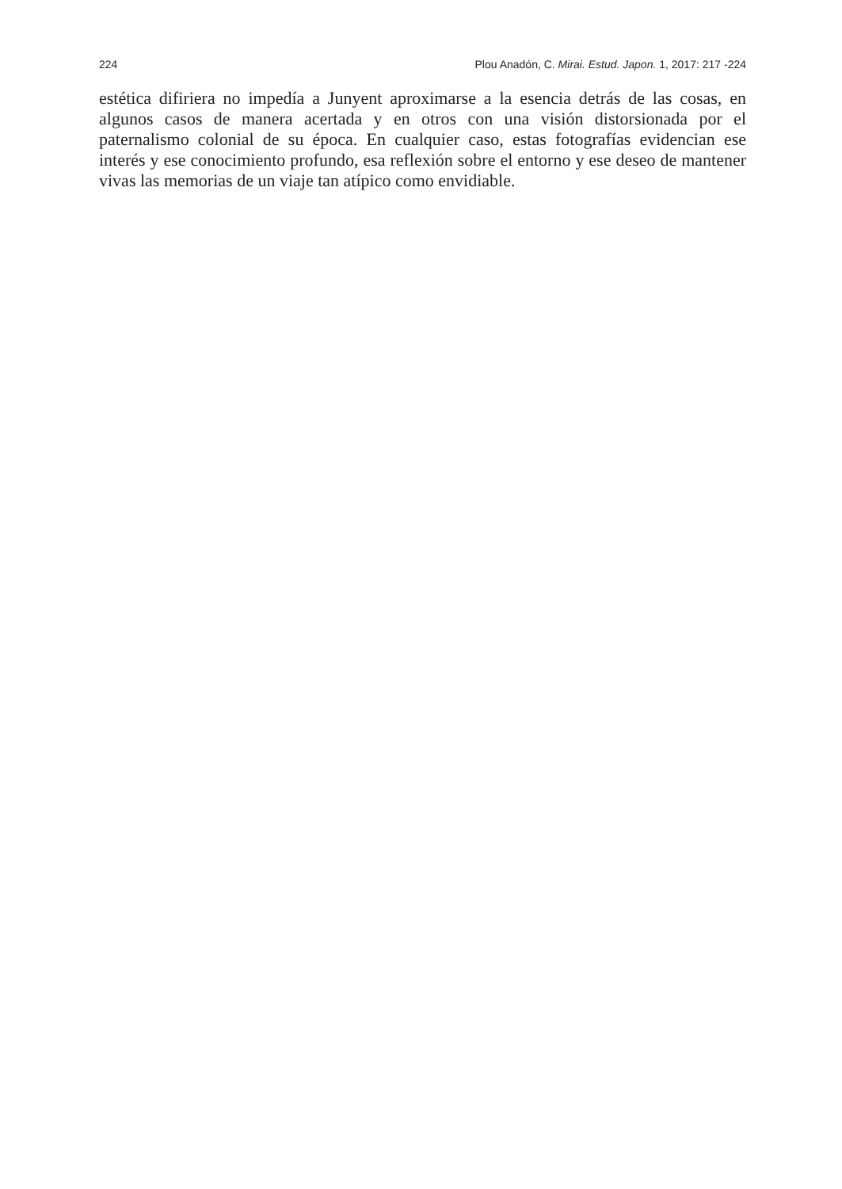224 Plou Anadón, C. Mirai. Estud. Japon. 1, 2017: 217 -224
estética difiriera no impedía a Junyent aproximarse a la esencia detrás de las cosas, en algunos casos de manera acertada y en otros con una visión distorsionada por el paternalismo colonial de su época. En cualquier caso, estas fotografías evidencian ese interés y ese conocimiento profundo, esa reflexión sobre el entorno y ese deseo de mantener vivas las memorias de un viaje tan atípico como envidiable.